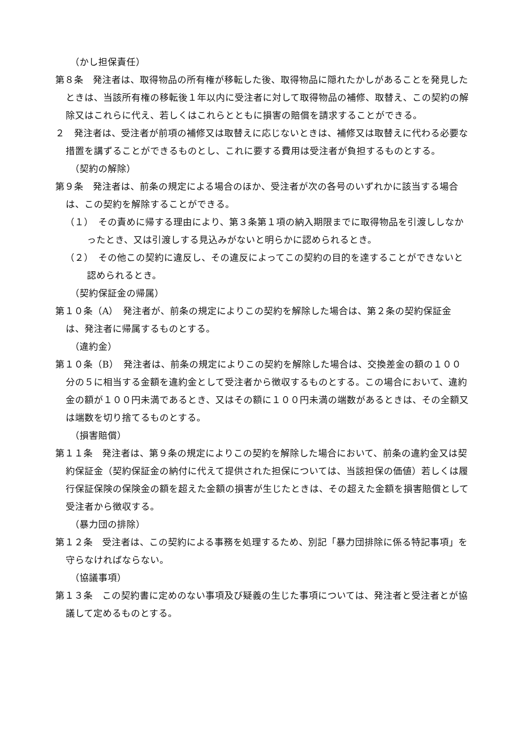（かし担保責任）
第８条　発注者は、取得物品の所有権が移転した後、取得物品に隠れたかしがあることを発見したときは、当該所有権の移転後１年以内に受注者に対して取得物品の補修、取替え、この契約の解除又はこれらに代え、若しくはこれらとともに損害の賠償を請求することができる。
２　発注者は、受注者が前項の補修又は取替えに応じないときは、補修又は取替えに代わる必要な措置を講ずることができるものとし、これに要する費用は受注者が負担するものとする。
（契約の解除）
第９条　発注者は、前条の規定による場合のほか、受注者が次の各号のいずれかに該当する場合は、この契約を解除することができる。
（１）　その責めに帰する理由により、第３条第１項の納入期限までに取得物品を引渡ししなかったとき、又は引渡しする見込みがないと明らかに認められるとき。
（２）　その他この契約に違反し、その違反によってこの契約の目的を達することができないと認められるとき。
（契約保証金の帰属）
第１０条（A）　発注者が、前条の規定によりこの契約を解除した場合は、第２条の契約保証金は、発注者に帰属するものとする。
（違約金）
第１０条（B）　発注者は、前条の規定によりこの契約を解除した場合は、交換差金の額の１００分の５に相当する金額を違約金として受注者から徴収するものとする。この場合において、違約金の額が１００円未満であるとき、又はその額に１００円未満の端数があるときは、その全額又は端数を切り捨てるものとする。
（損害賠償）
第１１条　発注者は、第９条の規定によりこの契約を解除した場合において、前条の違約金又は契約保証金（契約保証金の納付に代えて提供された担保については、当該担保の価値）若しくは履行保証保険の保険金の額を超えた金額の損害が生じたときは、その超えた金額を損害賠償として受注者から徴収する。
（暴力団の排除）
第１２条　受注者は、この契約による事務を処理するため、別記「暴力団排除に係る特記事項」を守らなければならない。
（協議事項）
第１３条　この契約書に定めのない事項及び疑義の生じた事項については、発注者と受注者とが協議して定めるものとする。